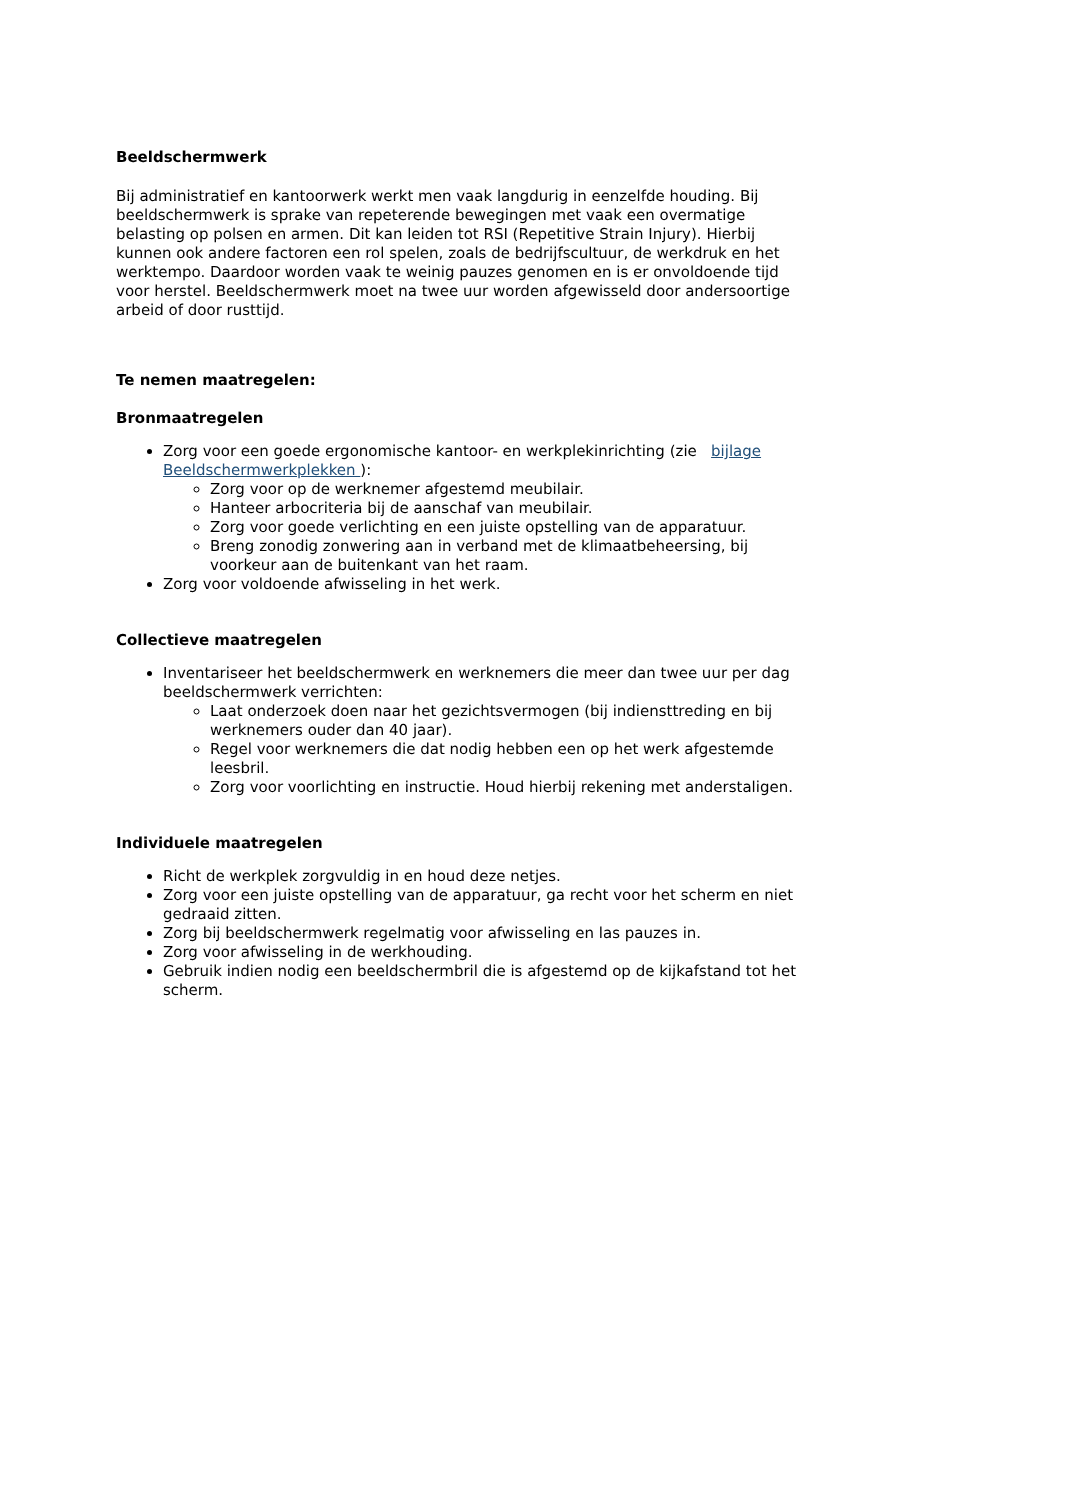Beeldschermwerk
Bij administratief en kantoorwerk werkt men vaak langdurig in eenzelfde houding. Bij beeldschermwerk is sprake van repeterende bewegingen met vaak een overmatige belasting op polsen en armen. Dit kan leiden tot RSI (Repetitive Strain Injury). Hierbij kunnen ook andere factoren een rol spelen, zoals de bedrijfscultuur, de werkdruk en het werktempo. Daardoor worden vaak te weinig pauzes genomen en is er onvoldoende tijd voor herstel. Beeldschermwerk moet na twee uur worden afgewisseld door andersoortige arbeid of door rusttijd.
Te nemen maatregelen:
Bronmaatregelen
Zorg voor een goede ergonomische kantoor- en werkplekinrichting (zie bijlage Beeldschermwerkplekken ):
Zorg voor op de werknemer afgestemd meubilair.
Hanteer arbocriteria bij de aanschaf van meubilair.
Zorg voor goede verlichting en een juiste opstelling van de apparatuur.
Breng zonodig zonwering aan in verband met de klimaatbeheersing, bij voorkeur aan de buitenkant van het raam.
Zorg voor voldoende afwisseling in het werk.
Collectieve maatregelen
Inventariseer het beeldschermwerk en werknemers die meer dan twee uur per dag beeldschermwerk verrichten:
Laat onderzoek doen naar het gezichtsvermogen (bij indiensttreding en bij werknemers ouder dan 40 jaar).
Regel voor werknemers die dat nodig hebben een op het werk afgestemde leesbril.
Zorg voor voorlichting en instructie. Houd hierbij rekening met anderstaligen.
Individuele maatregelen
Richt de werkplek zorgvuldig in en houd deze netjes.
Zorg voor een juiste opstelling van de apparatuur, ga recht voor het scherm en niet gedraaid zitten.
Zorg bij beeldschermwerk regelmatig voor afwisseling en las pauzes in.
Zorg voor afwisseling in de werkhouding.
Gebruik indien nodig een beeldschermbril die is afgestemd op de kijkafstand tot het scherm.